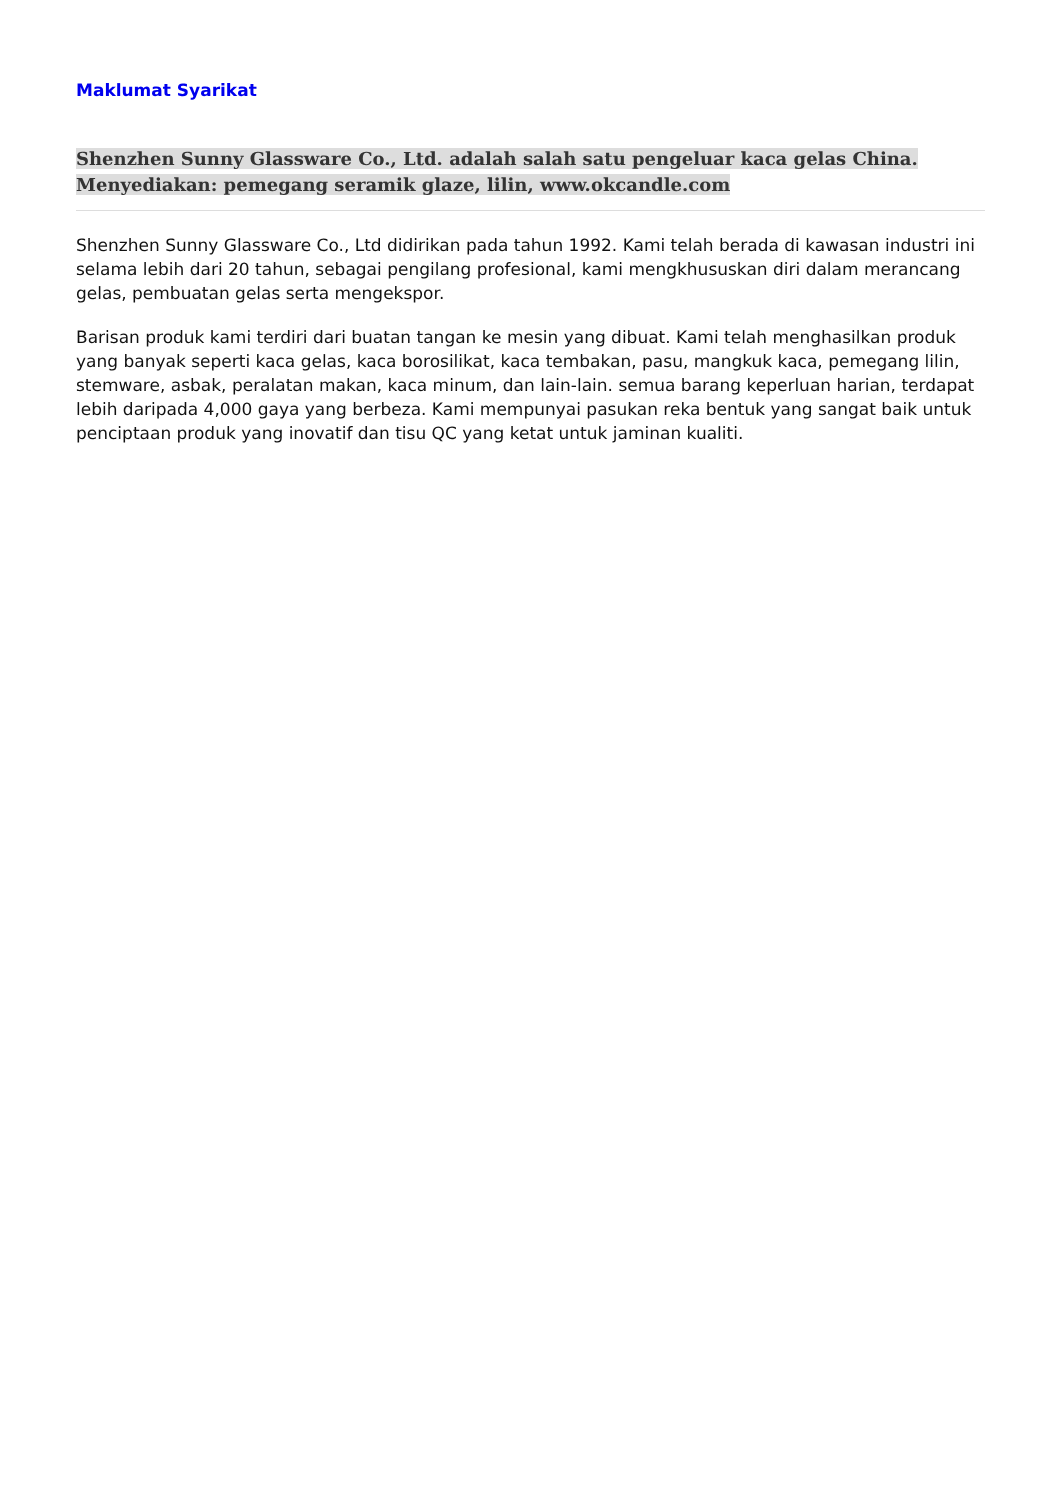Maklumat Syarikat
Shenzhen Sunny Glassware Co., Ltd. adalah salah satu pengeluar kaca gelas China. Menyediakan: pemegang seramik glaze, lilin, www.okcandle.com
Shenzhen Sunny Glassware Co., Ltd didirikan pada tahun 1992. Kami telah berada di kawasan industri ini selama lebih dari 20 tahun, sebagai pengilang profesional, kami mengkhususkan diri dalam merancang gelas, pembuatan gelas serta mengekspor.
Barisan produk kami terdiri dari buatan tangan ke mesin yang dibuat. Kami telah menghasilkan produk yang banyak seperti kaca gelas, kaca borosilikat, kaca tembakan, pasu, mangkuk kaca, pemegang lilin, stemware, asbak, peralatan makan, kaca minum, dan lain-lain. semua barang keperluan harian, terdapat lebih daripada 4,000 gaya yang berbeza. Kami mempunyai pasukan reka bentuk yang sangat baik untuk penciptaan produk yang inovatif dan tisu QC yang ketat untuk jaminan kualiti.